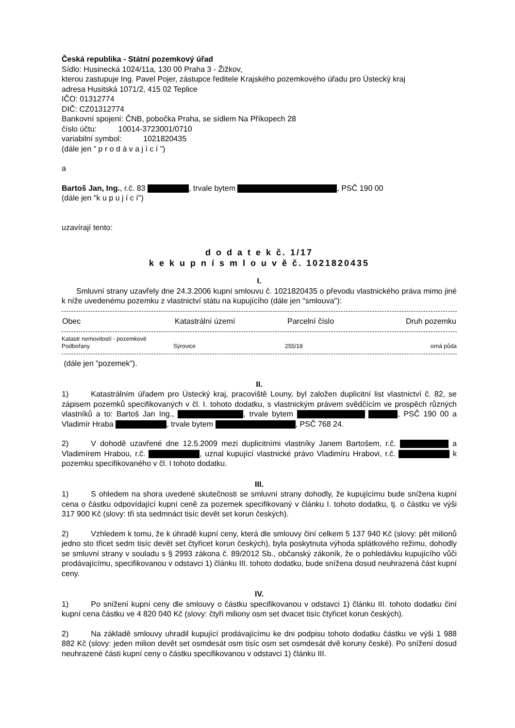Česká republika - Státní pozemkový úřad
Sídlo: Husinecká 1024/11a, 130 00 Praha 3 - Žižkov,
kterou zastupuje Ing. Pavel Pojer, zástupce ředitele Krajského pozemkového úřadu pro Ústecký kraj
adresa Husitská 1071/2, 415 02 Teplice
IČO: 01312774
DIČ: CZ01312774
Bankovní spojení: ČNB, pobočka Praha, se sídlem Na Příkopech 28
číslo účtu: 10014-3723001/0710
variabilní symbol: 1021820435
(dále jen ” p r o d á v a j í c í ”)
a
Bartoš Jan, Ing., r.č. 83 , trvale bytem , PSČ 190 00
(dále jen "k u p u j í c í")
uzavírají tento:
d o d a t e k č. 1/17
k e k u p n í s m l o u v ě č. 1021820435
I.
Smluvní strany uzavřely dne 24.3.2006 kupní smlouvu č. 1021820435 o převodu vlastnického práva mimo jiné k níže uvedenému pozemku z vlastnictví státu na kupujícího (dále jen "smlouva"):
| Obec | Katastrální území | Parcelní číslo | Druh pozemku |
| --- | --- | --- | --- |
Katastr nemovitostí - pozemkové
| Podbořany | Sýrovice | 255/18 | orná půda |
(dále jen ”pozemek”).
II.
1) Katastrálním úřadem pro Ústecký kraj, pracoviště Louny, byl založen duplicitní list vlastnictví č. 82, se zápisem pozemků specifikovaných v čl. I. tohoto dodatku, s vlastnickým právem svědčícím ve prospěch různých vlastníků a to: Bartoš Jan Ing., , trvale bytem , PSČ 190 00 a Vladimír Hraba , trvale bytem , PSČ 768 24.
2) V dohodě uzavřené dne 12.5.2009 mezi duplicitními vlastníky Janem Bartošem, r.č. a Vladimírem Hrabou, r.č. , uznal kupující vlastnické právo Vladimíru Hrabovi, r.č. k pozemku specifikovaného v čl. I tohoto dodatku.
III.
1) S ohledem na shora uvedené skutečnosti se smluvní strany dohodly, že kupujícímu bude snížena kupní cena o částku odpovídající kupní ceně za pozemek specifikovaný v článku I. tohoto dodatku, tj. o částku ve výši 317 900 Kč (slovy: tři sta sedmnáct tisíc devět set korun českých).
2) Vzhledem k tomu, že k úhradě kupní ceny, která dle smlouvy činí celkem 5 137 940 Kč (slovy: pět milionů jedno sto třicet sedm tisíc devět set čtyřicet korun českých), byla poskytnuta výhoda splátkového režimu, dohodly se smluvní strany v souladu s § 2993 zákona č. 89/2012 Sb., občanský zákoník, že o pohledávku kupujícího vůči prodávajícímu, specifikovanou v odstavci 1) článku III. tohoto dodatku, bude snížena dosud neuhrazená část kupní ceny.
IV.
1) Po snížení kupní ceny dle smlouvy o částku specifikovanou v odstavci 1) článku III. tohoto dodatku činí kupní cena částku ve 4 820 040 Kč (slovy: čtyři miliony osm set dvacet tisíc čtyřicet korun českých).
2) Na základě smlouvy uhradil kupující prodávajícímu ke dni podpisu tohoto dodatku částku ve výši 1 988 882 Kč (slovy: jeden milion devět set osmdesát osm tisíc osm set osmdesát dvě koruny české). Po snížení dosud neuhrazené části kupní ceny o částku specifikovanou v odstavci 1) článku III.